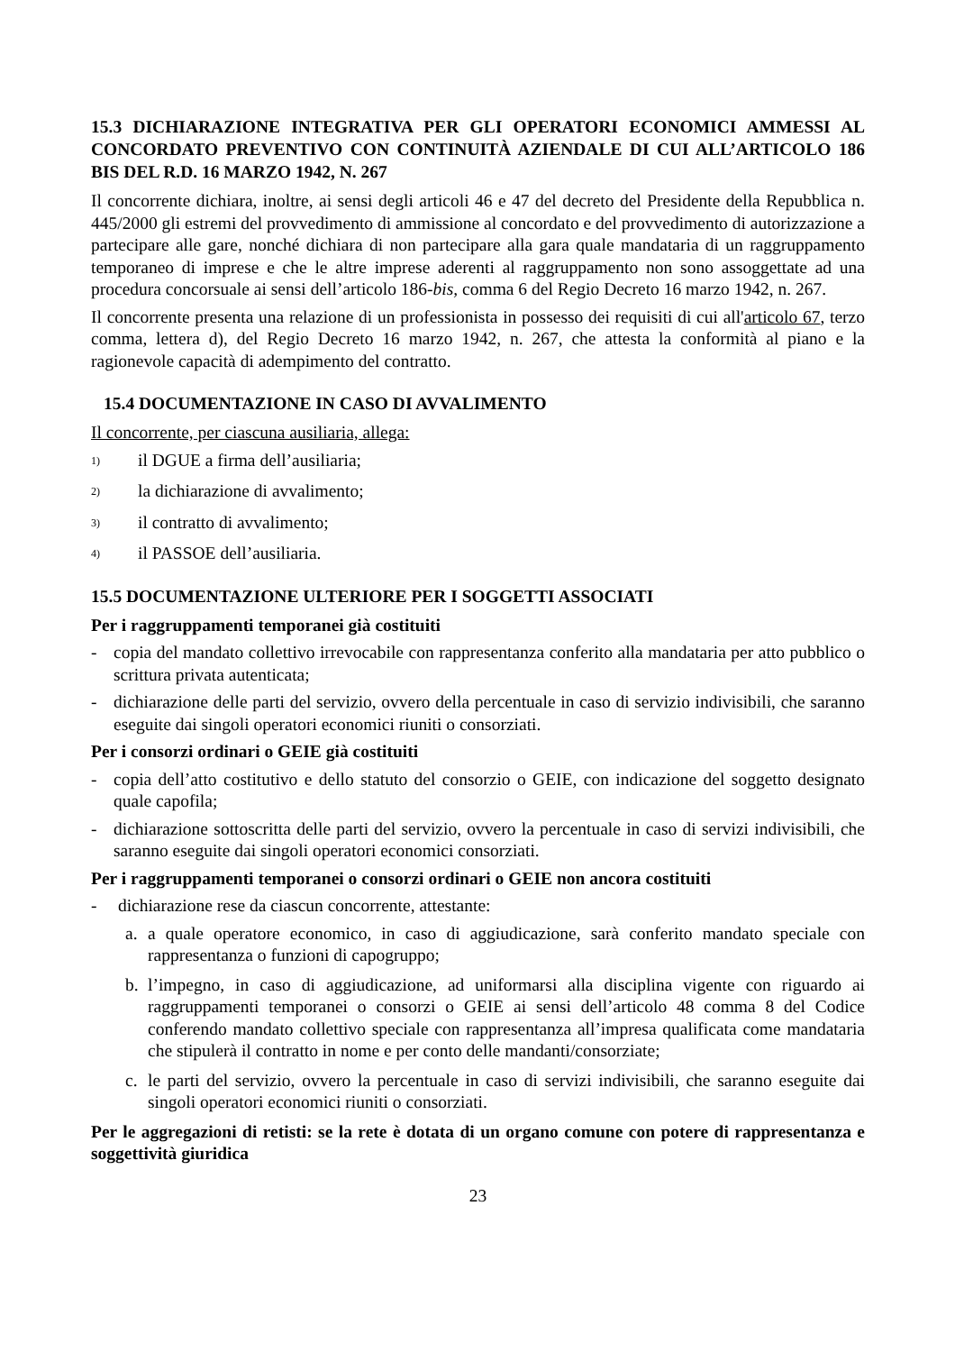15.3 DICHIARAZIONE INTEGRATIVA PER GLI OPERATORI ECONOMICI AMMESSI AL CONCORDATO PREVENTIVO CON CONTINUITÀ AZIENDALE DI CUI ALL’ARTICOLO 186 BIS DEL R.D. 16 MARZO 1942, N. 267
Il concorrente dichiara, inoltre, ai sensi degli articoli 46 e 47 del decreto del Presidente della Repubblica n. 445/2000 gli estremi del provvedimento di ammissione al concordato e del provvedimento di autorizzazione a partecipare alle gare, nonché dichiara di non partecipare alla gara quale mandataria di un raggruppamento temporaneo di imprese e che le altre imprese aderenti al raggruppamento non sono assoggettate ad una procedura concorsuale ai sensi dell’articolo 186-bis, comma 6 del Regio Decreto 16 marzo 1942, n. 267.
Il concorrente presenta una relazione di un professionista in possesso dei requisiti di cui all'articolo 67, terzo comma, lettera d), del Regio Decreto 16 marzo 1942, n. 267, che attesta la conformità al piano e la ragionevole capacità di adempimento del contratto.
15.4 DOCUMENTAZIONE IN CASO DI AVVALIMENTO
Il concorrente, per ciascuna ausiliaria, allega:
1) il DGUE a firma dell’ausiliaria;
2) la dichiarazione di avvalimento;
3) il contratto di avvalimento;
4) il PASSOE dell’ausiliaria.
15.5 DOCUMENTAZIONE ULTERIORE PER I SOGGETTI ASSOCIATI
Per i raggruppamenti temporanei già costituiti
- copia del mandato collettivo irrevocabile con rappresentanza conferito alla mandataria per atto pubblico o scrittura privata autenticata;
- dichiarazione delle parti del servizio, ovvero della percentuale in caso di servizio indivisibili, che saranno eseguite dai singoli operatori economici riuniti o consorziati.
Per i consorzi ordinari o GEIE già costituiti
- copia dell’atto costitutivo e dello statuto del consorzio o GEIE, con indicazione del soggetto designato quale capofila;
- dichiarazione sottoscritta delle parti del servizio, ovvero la percentuale in caso di servizi indivisibili, che saranno eseguite dai singoli operatori economici consorziati.
Per i raggruppamenti temporanei o consorzi ordinari o GEIE non ancora costituiti
- dichiarazione rese da ciascun concorrente, attestante:
a. a quale operatore economico, in caso di aggiudicazione, sarà conferito mandato speciale con rappresentanza o funzioni di capogruppo;
b. l’impegno, in caso di aggiudicazione, ad uniformarsi alla disciplina vigente con riguardo ai raggruppamenti temporanei o consorzi o GEIE ai sensi dell’articolo 48 comma 8 del Codice conferendo mandato collettivo speciale con rappresentanza all’impresa qualificata come mandataria che stipulerà il contratto in nome e per conto delle mandanti/consorziate;
c. le parti del servizio, ovvero la percentuale in caso di servizi indivisibili, che saranno eseguite dai singoli operatori economici riuniti o consorziati.
Per le aggregazioni di retisti: se la rete è dotata di un organo comune con potere di rappresentanza e soggettività giuridica
23